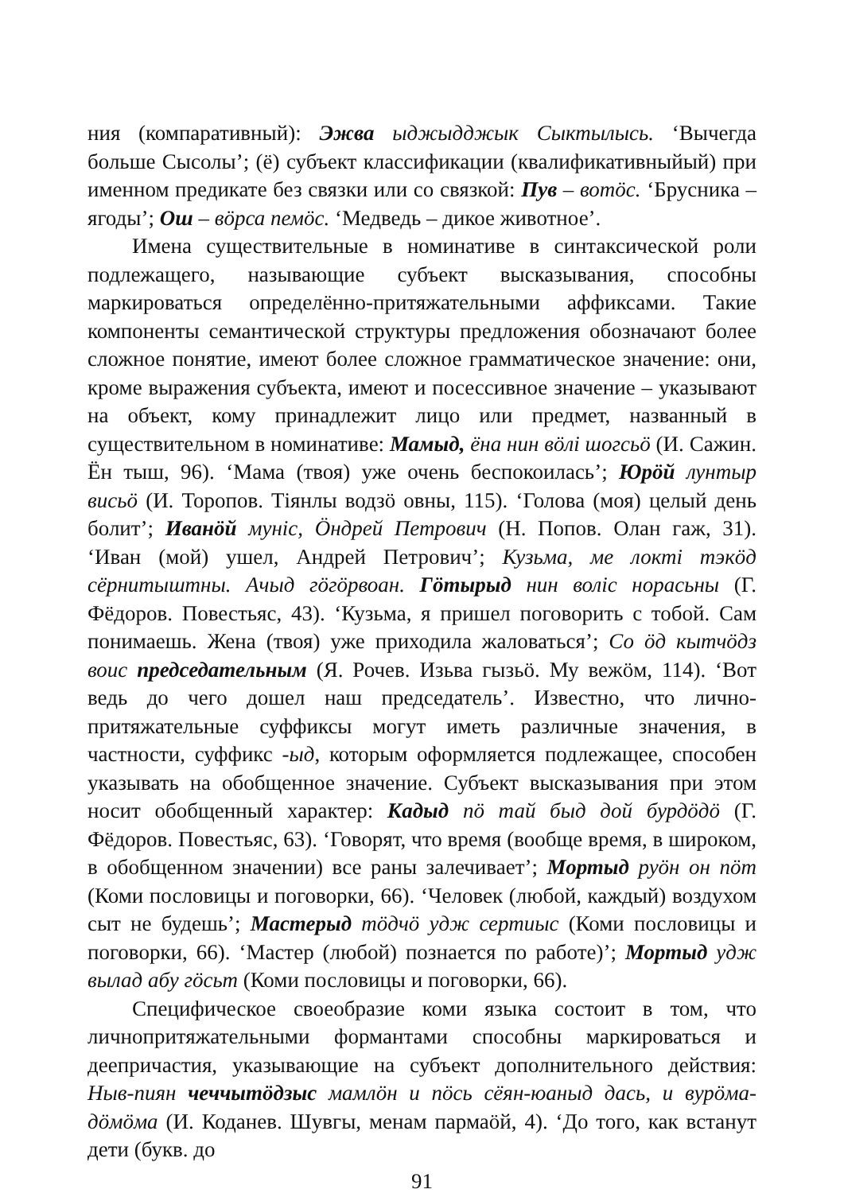ния (компаративный): Эжва ыджыдджык Сыктылысь. ‘Вычегда больше Сысолы’; (ё) субъект классификации (квалификативныйый) при именном предикате без связки или со связкой: Пув – вотӧс. ‘Брусника – ягоды’; Ош – вӧрса пемӧс. ‘Медведь – дикое животное’.
Имена существительные в номинативе в синтаксической роли подлежащего, называющие субъект высказывания, способны маркироваться определённо-притяжательными аффиксами. Такие компоненты семантической структуры предложения обозначают более сложное понятие, имеют более сложное грамматическое значение: они, кроме выражения субъекта, имеют и посессивное значение – указывают на объект, кому принадлежит лицо или предмет, названный в существительном в номинативе: Мамыд, ёна нин вӧлі шогсьӧ (И. Сажин. Ён тыш, 96). ‘Мама (твоя) уже очень беспокоилась’; Юрӧй лунтыр висьӧ (И. Торопов. Тiянлы водзӧ овны, 115). ‘Голова (моя) целый день болит’; Иванӧй мунiс, Ӧндрей Петрович (Н. Попов. Олан гаж, 31). ‘Иван (мой) ушел, Андрей Петрович’; Кузьма, ме локтi тэкӧд сёрнитыштны. Ачыд гӧгӧрвоан. Гӧтырыд нин волiс норасьны (Г. Фёдоров. Повестьяс, 43). ‘Кузьма, я пришел поговорить с тобой. Сам понимаешь. Жена (твоя) уже приходила жаловаться’; Со ӧд кытчӧдз воис председательным (Я. Рочев. Изьва гызьӧ. Му вежӧм, 114). ‘Вот ведь до чего дошел наш председатель’. Известно, что лично-притяжательные суффиксы могут иметь различные значения, в частности, суффикс -ыд, которым оформляется подлежащее, способен указывать на обобщенное значение. Субъект высказывания при этом носит обобщенный характер: Кадыд пӧ тай быд дой бурдӧдӧ (Г. Фёдоров. Повестьяс, 63). ‘Говорят, что время (вообще время, в широком, в обобщенном значении) все раны залечивает’; Мортыд руӧн он пӧт (Коми пословицы и поговорки, 66). ‘Человек (любой, каждый) воздухом сыт не будешь’; Мастерыд тӧдчӧ удж сертиыс (Коми пословицы и поговорки, 66). ‘Мастер (любой) познается по работе)’; Мортыд удж вылад абу гӧсьт (Коми пословицы и поговорки, 66).
Специфическое своеобразие коми языка состоит в том, что личнопритяжательными формантами способны маркироваться и деепричастия, указывающие на субъект дополнительного действия: Ныв-пиян чеччытӧдзыс мамлӧн и пӧсь сёян-юаныд дась, и вурӧма-дӧмӧма (И. Коданев. Шувгы, менам пармаӧй, 4). ‘До того, как встанут дети (букв. до
91